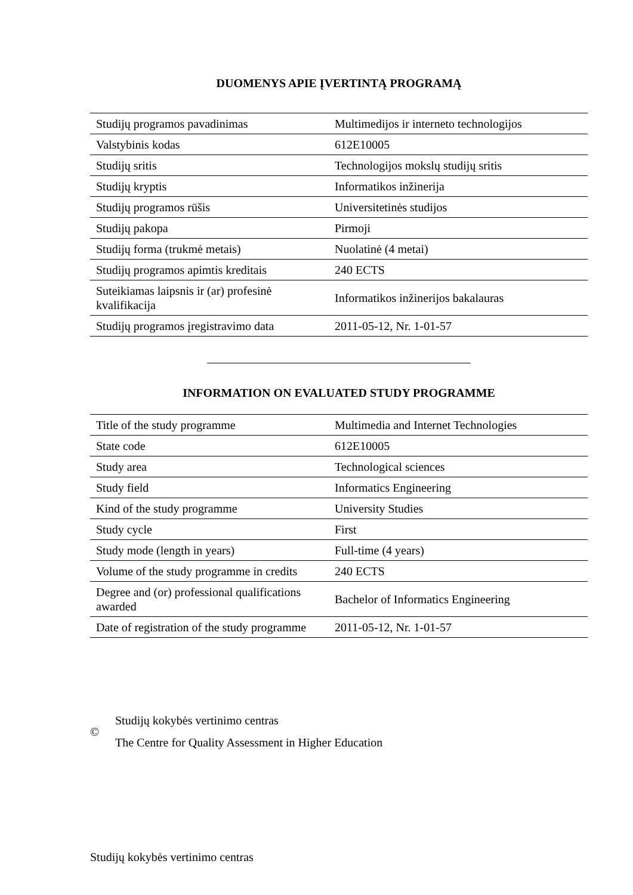DUOMENYS APIE ĮVERTINTĄ PROGRAMĄ
| Studijų programos pavadinimas | Multimedijos ir interneto technologijos |
| Valstybinis kodas | 612E10005 |
| Studijų sritis | Technologijos mokslų studijų sritis |
| Studijų kryptis | Informatikos inžinerija |
| Studijų programos rūšis | Universitetinės studijos |
| Studijų pakopa | Pirmoji |
| Studijų forma (trukmė metais) | Nuolatinė (4 metai) |
| Studijų programos apimtis kreditais | 240 ECTS |
| Suteikiamas laipsnis ir (ar) profesinė kvalifikacija | Informatikos inžinerijos bakalauras |
| Studijų programos įregistravimo data | 2011-05-12, Nr. 1-01-57 |
INFORMATION ON EVALUATED STUDY PROGRAMME
| Title of the study programme | Multimedia and Internet Technologies |
| State code | 612E10005 |
| Study area | Technological sciences |
| Study field | Informatics Engineering |
| Kind of the study programme | University Studies |
| Study cycle | First |
| Study mode (length in years) | Full-time (4 years) |
| Volume of the study programme in credits | 240 ECTS |
| Degree and (or) professional qualifications awarded | Bachelor of Informatics Engineering |
| Date of registration of the study programme | 2011-05-12, Nr. 1-01-57 |
©
Studijų kokybės vertinimo centras
The Centre for Quality Assessment in Higher Education
Studijų kokybės vertinimo centras